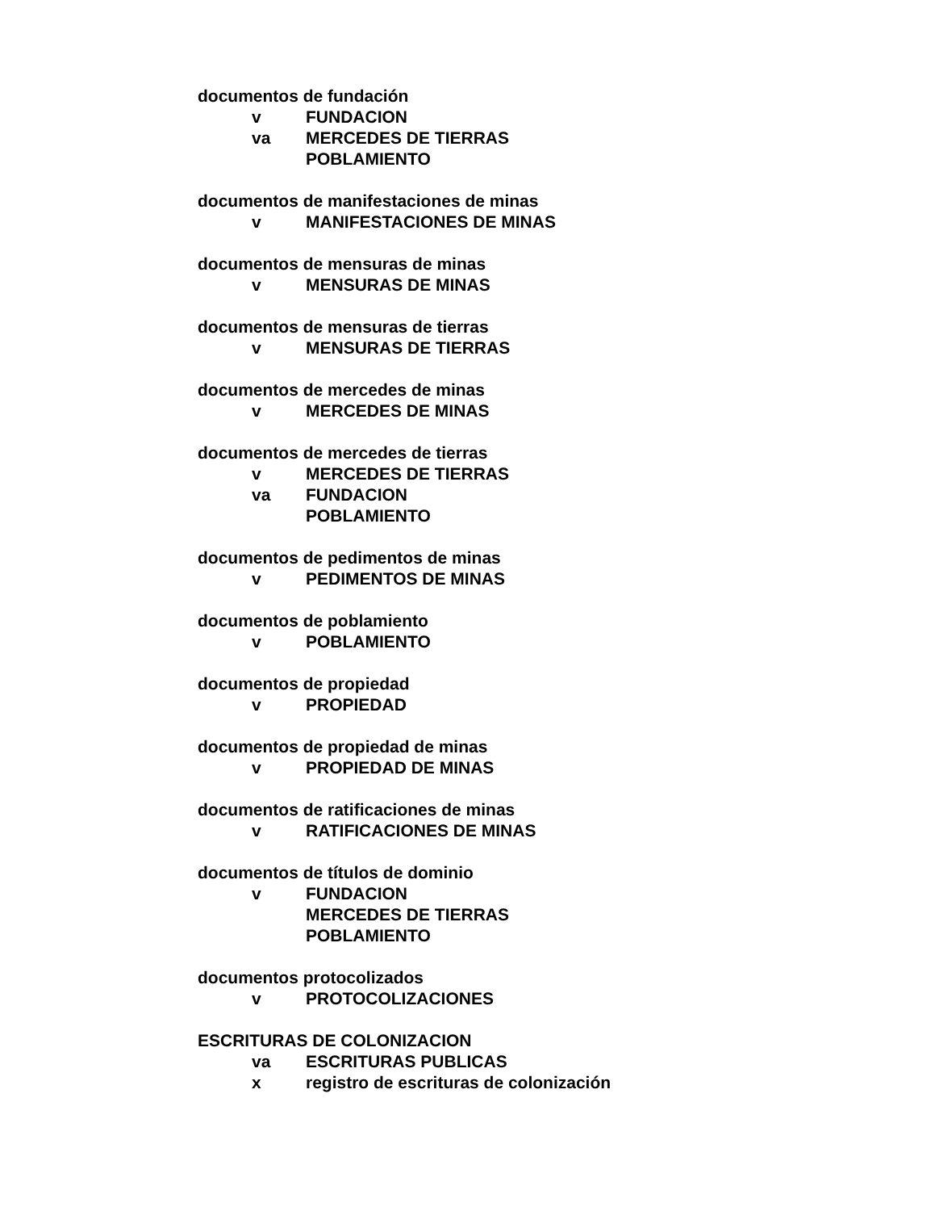documentos de fundación
v FUNDACION
va MERCEDES DE TIERRAS
POBLAMIENTO
documentos de manifestaciones de minas
v MANIFESTACIONES DE MINAS
documentos de mensuras de minas
v MENSURAS DE MINAS
documentos de mensuras de tierras
v MENSURAS DE TIERRAS
documentos de mercedes de minas
v MERCEDES DE MINAS
documentos de mercedes de tierras
v MERCEDES DE TIERRAS
va FUNDACION
POBLAMIENTO
documentos de pedimentos de minas
v PEDIMENTOS DE MINAS
documentos de poblamiento
v POBLAMIENTO
documentos de propiedad
v PROPIEDAD
documentos de propiedad de minas
v PROPIEDAD DE MINAS
documentos de ratificaciones de minas
v RATIFICACIONES DE MINAS
documentos de títulos de dominio
v FUNDACION
MERCEDES DE TIERRAS
POBLAMIENTO
documentos protocolizados
v PROTOCOLIZACIONES
ESCRITURAS DE COLONIZACION
va ESCRITURAS PUBLICAS
x registro de escrituras de colonización